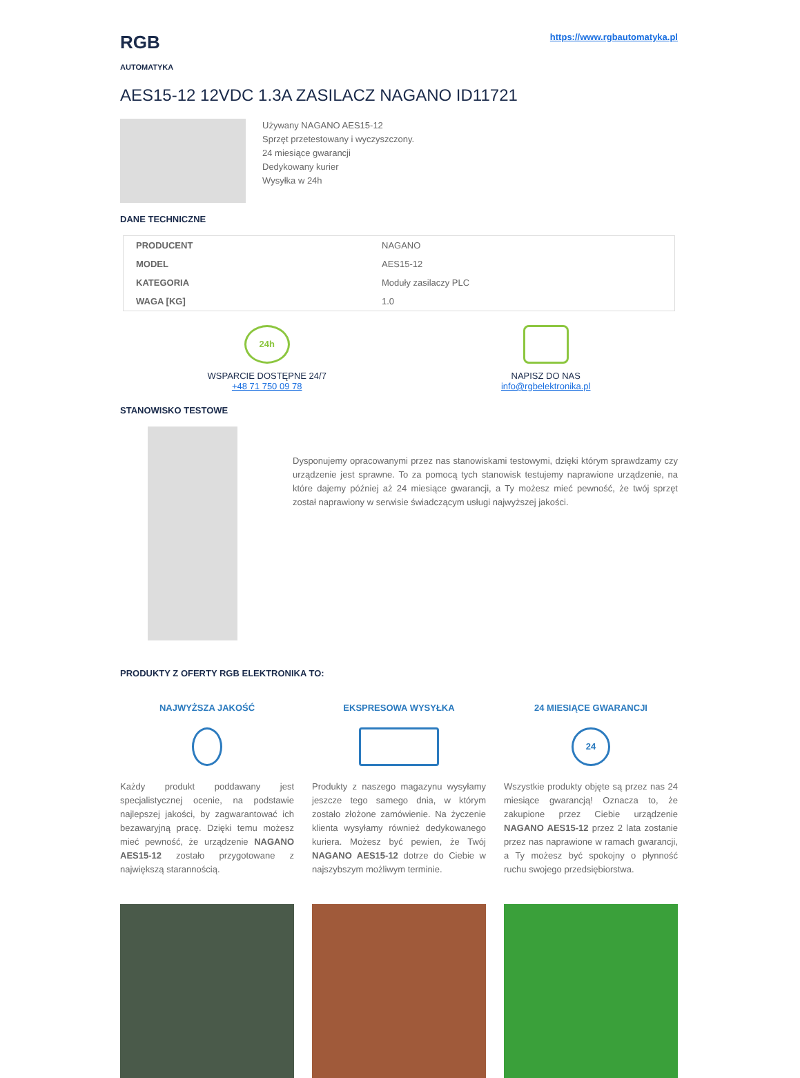RGB
AUTOMATYKA
https://www.rgbautomatyka.pl
AES15-12 12VDC 1.3A ZASILACZ NAGANO ID11721
Używany NAGANO AES15-12
Sprzęt przetestowany i wyczyszczony.
24 miesiące gwarancji
Dedykowany kurier
Wysyłka w 24h
DANE TECHNICZNE
| PRODUCENT | NAGANO |
| MODEL | AES15-12 |
| KATEGORIA | Moduły zasilaczy PLC |
| WAGA [KG] | 1.0 |
24h
WSPARCIE DOSTĘPNE 24/7
+48 71 750 09 78
NAPISZ DO NAS
info@rgbelektronika.pl
STANOWISKO TESTOWE
Dysponujemy opracowanymi przez nas stanowiskami testowymi, dzięki którym sprawdzamy czy urządzenie jest sprawne. To za pomocą tych stanowisk testujemy naprawione urządzenie, na które dajemy później aż 24 miesiące gwarancji, a Ty możesz mieć pewność, że twój sprzęt został naprawiony w serwisie świadczącym usługi najwyższej jakości.
PRODUKTY Z OFERTY RGB ELEKTRONIKA TO:
NAJWYŻSZA JAKOŚĆ
Każdy produkt poddawany jest specjalistycznej ocenie, na podstawie najlepszej jakości, by zagwarantować ich bezawaryjną pracę. Dzięki temu możesz mieć pewność, że urządzenie NAGANO AES15-12 zostało przygotowane z największą starannością.
EKSPRESOWA WYSYŁKA
Produkty z naszego magazynu wysyłamy jeszcze tego samego dnia, w którym zostało złożone zamówienie. Na życzenie klienta wysyłamy również dedykowanego kuriera. Możesz być pewien, że Twój NAGANO AES15-12 dotrze do Ciebie w najszybszym możliwym terminie.
24 MIESIĄCE GWARANCJI
24
Wszystkie produkty objęte są przez nas 24 miesiące gwarancją! Oznacza to, że zakupione przez Ciebie urządzenie NAGANO AES15-12 przez 2 lata zostanie przez nas naprawione w ramach gwarancji, a Ty możesz być spokojny o płynność ruchu swojego przedsiębiorstwa.